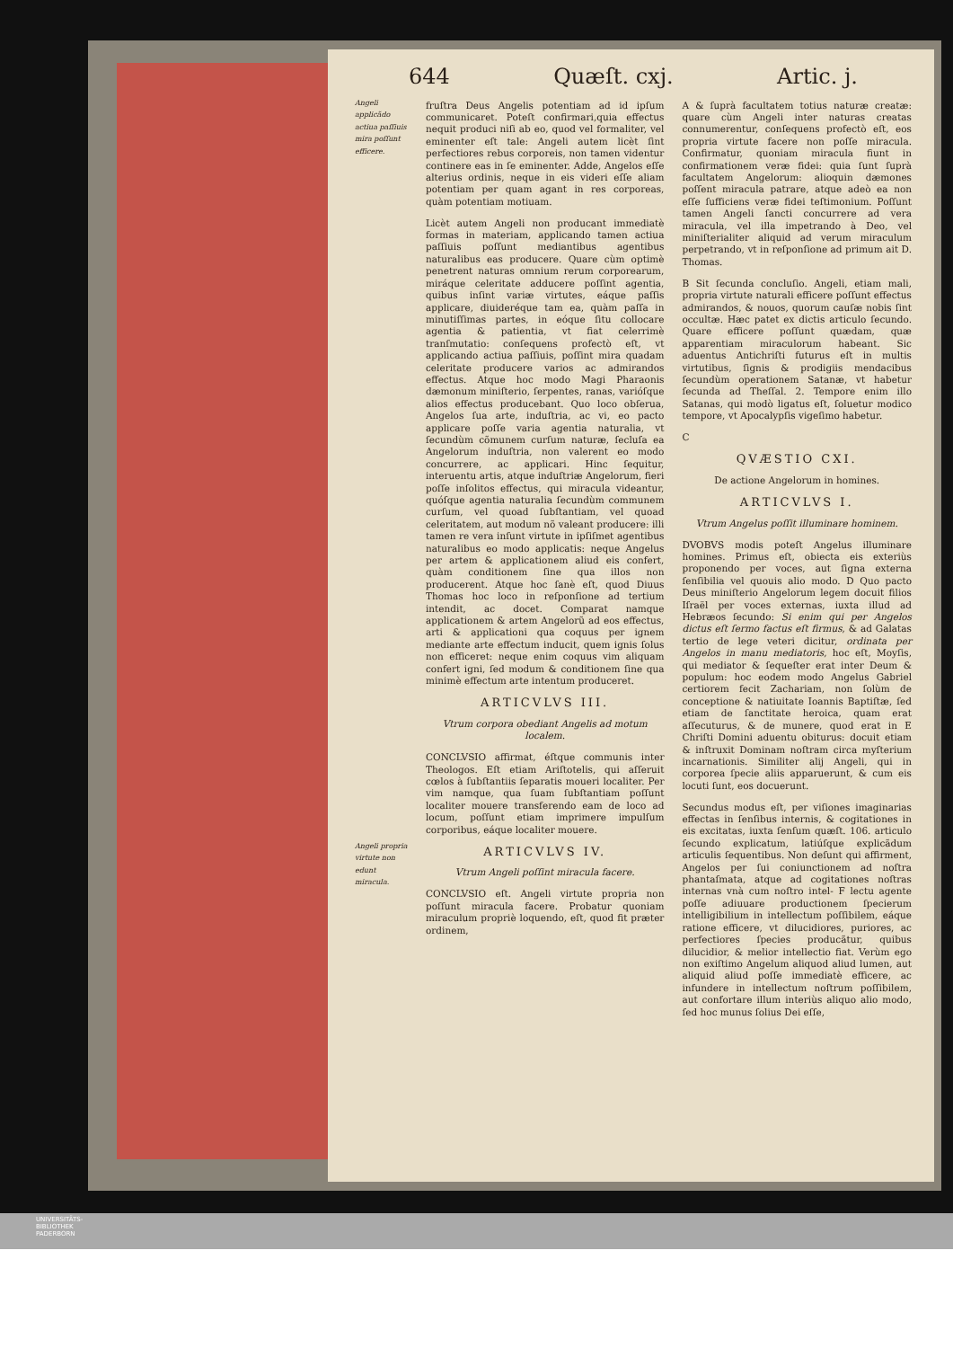644 Quæſt. cxj. Artic. j.
Angeli applicãdo actiua paſſiuis mira poſſunt efficere.
Angeli propria virtute non edunt miracula.
fruſtra Deus Angelis potentiam ad id ipſum communicaret. Poteſt confirmari,quia effectus nequit produci niſi ab eo, quod vel formaliter, vel eminenter eſt tale: Angeli autem licèt ſint perfectiores rebus corporeis, non tamen videntur continere eas in ſe eminenter. Adde, Angelos eſſe alterius ordinis, neque in eis videri eſſe aliam potentiam per quam agant in res corporeas, quàm potentiam motiuam.
Licèt autem Angeli non producant immediatè formas in materiam, applicando tamen actiua paſſiuis poſſunt mediantibus agentibus naturalibus eas producere. Quare cùm optimè penetrent naturas omnium rerum corporearum, miráque celeritate adducere poſſint agentia, quibus inſint variæ virtutes, eáque paſſis applicare, diuideréque tam ea, quàm paſſa in minutiſſimas partes, in eóque ſitu collocare agentia & patientia, vt fiat celerrimè tranſmutatio: conſequens profectò eſt, vt applicando actiua paſſiuis, poſſint mira quadam celeritate producere varios ac admirandos effectus. Atque hoc modo Magi Pharaonis dæmonum miniſterio, ſerpentes, ranas, varióſque alios effectus producebant. Quo loco obſerua, Angelos ſua arte, induſtria, ac vi, eo pacto applicare poſſe varia agentia naturalia, vt ſecundùm cõmunem curſum naturæ, ſecluſa ea Angelorum induſtria, non valerent eo modo concurrere, ac applicari. Hinc ſequitur, interuentu artis, atque induſtriæ Angelorum, fieri poſſe inſolitos effectus, qui miracula videantur, quóſque agentia naturalia ſecundùm communem curſum, vel quoad ſubſtantiam, vel quoad celeritatem, aut modum nõ valeant producere: illi tamen re vera inſunt virtute in ipſiſmet agentibus naturalibus eo modo applicatis: neque Angelus per artem & applicationem aliud eis confert, quàm conditionem ſine qua illos non producerent. Atque hoc ſanè eſt, quod Diuus Thomas hoc loco in reſponſione ad tertium intendit, ac docet. Comparat namque applicationem & artem Angelorũ ad eos effectus, arti & applicationi qua coquus per ignem mediante arte effectum inducit, quem ignis ſolus non efficeret: neque enim coquus vim aliquam confert igni, ſed modum & conditionem ſine qua minimè effectum arte intentum produceret.
ARTICVLVS III.
Vtrum corpora obediant Angelis ad motum localem.
CONCLVSIO affirmat, éſtque communis inter Theologos. Eſt etiam Ariſtotelis, qui aſſeruit cœlos à ſubſtantiis ſeparatis moueri localiter. Per vim namque, qua ſuam ſubſtantiam poſſunt localiter mouere transferendo eam de loco ad locum, poſſunt etiam imprimere impulſum corporibus, eáque localiter mouere.
ARTICVLVS IV.
Vtrum Angeli poſſint miracula facere.
CONCLVSIO eſt. Angeli virtute propria non poſſunt miracula facere. Probatur quoniam miraculum propriè loquendo, eſt, quod fit præter ordinem,
A & ſuprà facultatem totius naturæ creatæ: quare cùm Angeli inter naturas creatas connumerentur, conſequens profectò eſt, eos propria virtute facere non poſſe miracula. Confirmatur, quoniam miracula fiunt in confirmationem veræ fidei: quia ſunt ſuprà facultatem Angelorum: alioquin dæmones poſſent miracula patrare, atque adeò ea non eſſe ſufficiens veræ fidei teſtimonium. Poſſunt tamen Angeli ſancti concurrere ad vera miracula, vel illa impetrando à Deo, vel miniſterialiter aliquid ad verum miraculum perpetrando, vt in reſponſione ad primum ait D. Thomas.
B Sit ſecunda concluſio. Angeli, etiam mali, propria virtute naturali efficere poſſunt effectus admirandos, & nouos, quorum cauſæ nobis ſint occultæ. Hæc patet ex dictis articulo ſecundo. Quare efficere poſſunt quædam, quæ apparentiam miraculorum habeant. Sic aduentus Antichriſti futurus eſt in multis virtutibus, ſignis & prodigiis mendacibus ſecundùm operationem Satanæ, vt habetur ſecunda ad Theſſal. 2. Tempore enim illo Satanas, qui modò ligatus eſt, ſoluetur modico tempore, vt Apocalypſis vigeſimo habetur.
C
QVÆSTIO CXI.
De actione Angelorum in homines.
ARTICVLVS I.
Vtrum Angelus poſſit illuminare hominem.
DVOBVS modis poteſt Angelus illuminare homines. Primus eſt, obiecta eis exteriùs proponendo per voces, aut ſigna externa ſenſibilia vel quouis alio modo. D Quo pacto Deus miniſterio Angelorum legem docuit filios Iſraël per voces externas, iuxta illud ad Hebræos ſecundo: Si enim qui per Angelos dictus eſt ſermo factus eſt firmus, & ad Galatas tertio de lege veteri dicitur, ordinata per Angelos in manu mediatoris, hoc eſt, Moyſis, qui mediator & ſequeſter erat inter Deum & populum: hoc eodem modo Angelus Gabriel certiorem fecit Zachariam, non ſolùm de conceptione & natiuitate Ioannis Baptiſtæ, ſed etiam de ſanctitate heroica, quam erat aſſecuturus, & de munere, quod erat in E Chriſti Domini aduentu obiturus: docuit etiam & inſtruxit Dominam noſtram circa myſterium incarnationis. Similiter alij Angeli, qui in corporea ſpecie aliis apparuerunt, & cum eis locuti ſunt, eos docuerunt.
Secundus modus eſt, per viſiones imaginarias effectas in ſenſibus internis, & cogitationes in eis excitatas, iuxta ſenſum quæſt. 106. articulo ſecundo explicatum, latiúſque explicãdum articulis ſequentibus. Non deſunt qui affirment, Angelos per ſui coniunctionem ad noſtra phantaſmata, atque ad cogitationes noſtras internas vnà cum noſtro intel- F lectu agente poſſe adiuuare productionem ſpecierum intelligibilium in intellectum poſſibilem, eáque ratione efficere, vt dilucidiores, puriores, ac perfectiores ſpecies producãtur, quibus dilucidior, & melior intellectio fiat. Verùm ego non exiſtimo Angelum aliquod aliud lumen, aut aliquid aliud poſſe immediatè efficere, ac infundere in intellectum noſtrum poſſibilem, aut confortare illum interiùs aliquo alio modo, ſed hoc munus ſolius Dei eſſe,
UNIVERSITÄTS-
BIBLIOTHEK
PADERBORN